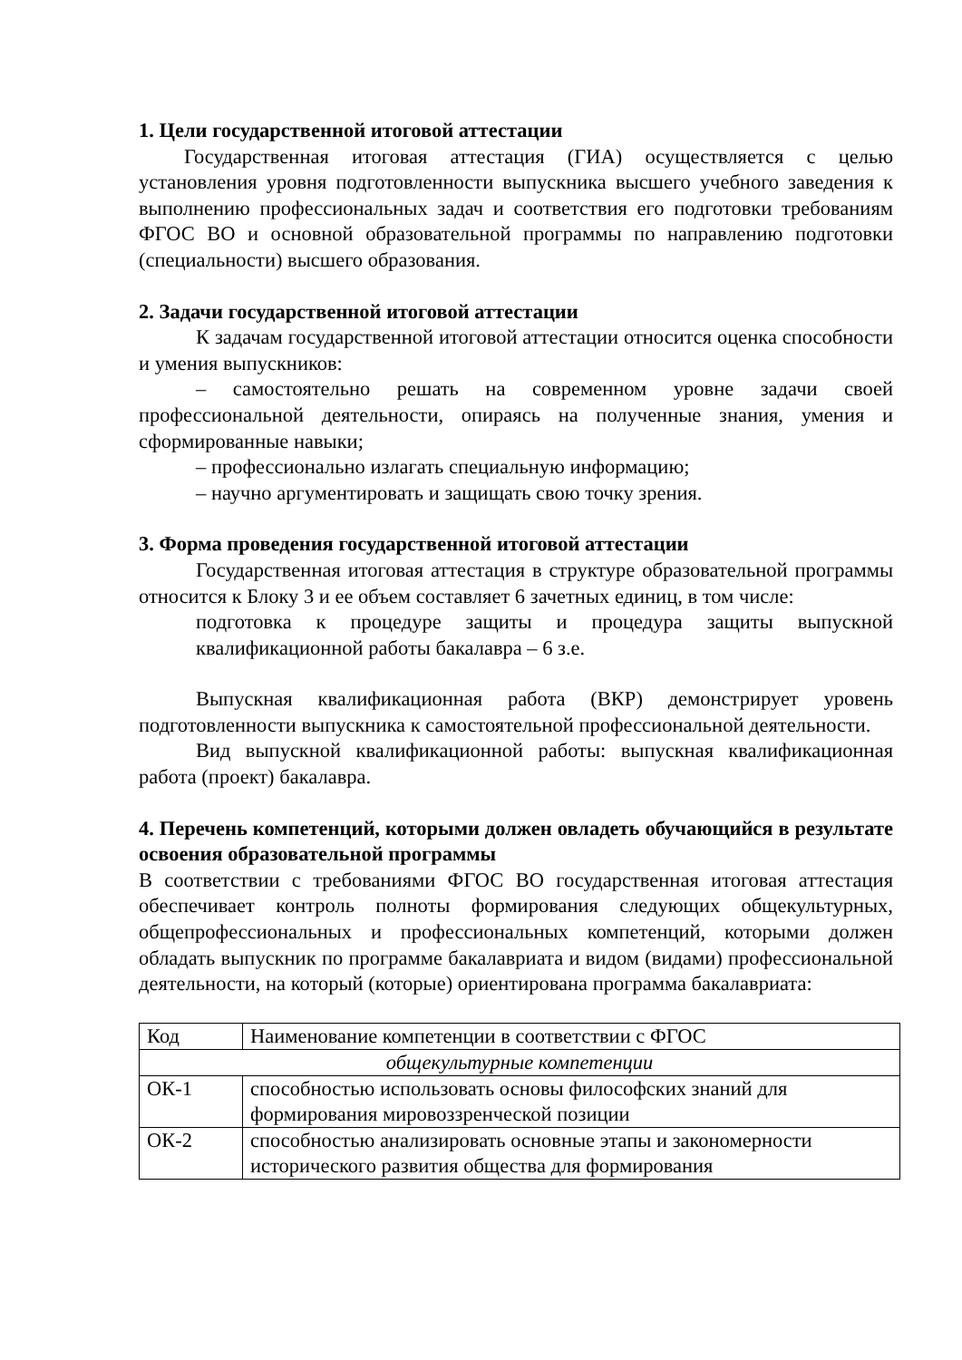1. Цели государственной итоговой аттестации
Государственная итоговая аттестация (ГИА) осуществляется с целью установления уровня подготовленности выпускника высшего учебного заведения к выполнению профессиональных задач и соответствия его подготовки требованиям ФГОС ВО и основной образовательной программы по направлению подготовки (специальности) высшего образования.
2. Задачи государственной итоговой аттестации
К задачам государственной итоговой аттестации относится оценка способности и умения выпускников:
– самостоятельно решать на современном уровне задачи своей профессиональной деятельности, опираясь на полученные знания, умения и сформированные навыки;
– профессионально излагать специальную информацию;
– научно аргументировать и защищать свою точку зрения.
3. Форма проведения государственной итоговой аттестации
Государственная итоговая аттестация в структуре образовательной программы относится к Блоку 3 и ее объем составляет 6 зачетных единиц, в том числе:
подготовка к процедуре защиты и процедура защиты выпускной квалификационной работы бакалавра – 6 з.е.
Выпускная квалификационная работа (ВКР) демонстрирует уровень подготовленности выпускника к самостоятельной профессиональной деятельности.
Вид выпускной квалификационной работы: выпускная квалификационная работа (проект) бакалавра.
4. Перечень компетенций, которыми должен овладеть обучающийся в результате освоения образовательной программы
В соответствии с требованиями ФГОС ВО государственная итоговая аттестация обеспечивает контроль полноты формирования следующих общекультурных, общепрофессиональных и профессиональных компетенций, которыми должен обладать выпускник по программе бакалавриата и видом (видами) профессиональной деятельности, на который (которые) ориентирована программа бакалавриата:
| Код | Наименование компетенции в соответствии с ФГОС |
| общекультурные компетенции | |
| ОК-1 | способностью использовать основы философских знаний для формирования мировоззренческой позиции |
| ОК-2 | способностью анализировать основные этапы и закономерности исторического развития общества для формирования |